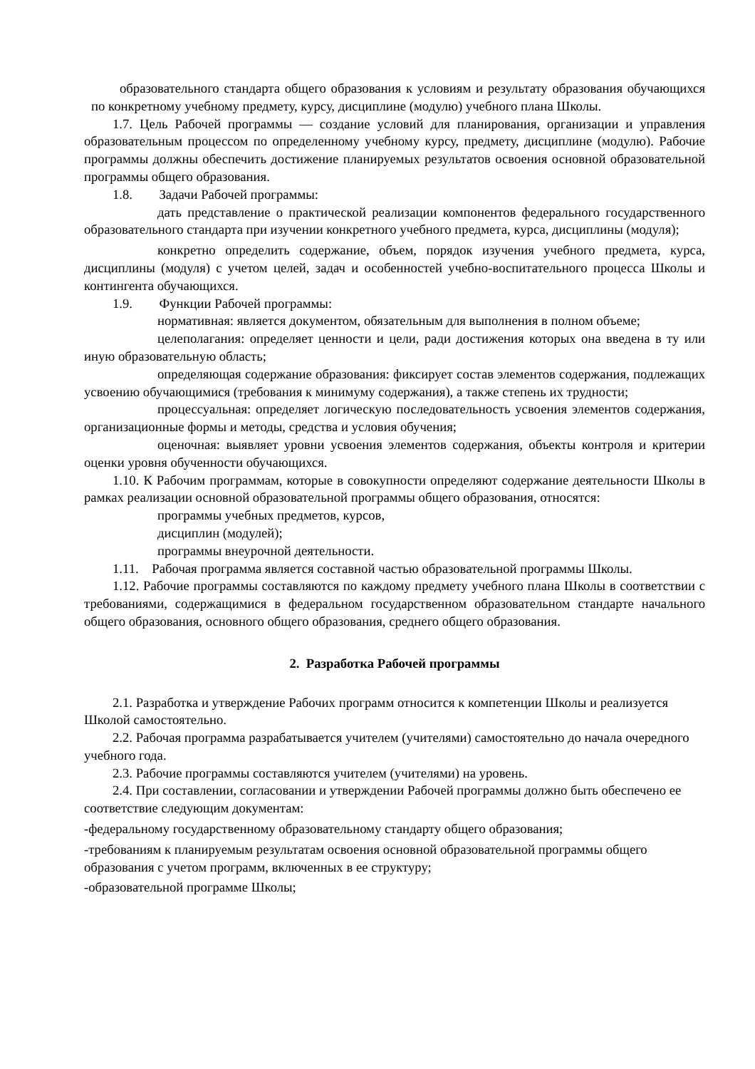образовательного стандарта общего образования к условиям и результату образования обучающихся по конкретному учебному предмету, курсу, дисциплине (модулю) учебного плана Школы.
1.7. Цель Рабочей программы — создание условий для планирования, организации и управления образовательным процессом по определенному учебному курсу, предмету, дисциплине (модулю). Рабочие программы должны обеспечить достижение планируемых результатов освоения основной образовательной программы общего образования.
1.8. Задачи Рабочей программы:
дать представление о практической реализации компонентов федерального государственного образовательного стандарта при изучении конкретного учебного предмета, курса, дисциплины (модуля);
конкретно определить содержание, объем, порядок изучения учебного предмета, курса, дисциплины (модуля) с учетом целей, задач и особенностей учебно-воспитательного процесса Школы и контингента обучающихся.
1.9. Функции Рабочей программы:
нормативная: является документом, обязательным для выполнения в полном объеме;
целеполагания: определяет ценности и цели, ради достижения которых она введена в ту или иную образовательную область;
определяющая содержание образования: фиксирует состав элементов содержания, подлежащих усвоению обучающимися (требования к минимуму содержания), а также степень их трудности;
процессуальная: определяет логическую последовательность усвоения элементов содержания, организационные формы и методы, средства и условия обучения;
оценочная: выявляет уровни усвоения элементов содержания, объекты контроля и критерии оценки уровня обученности обучающихся.
1.10. К Рабочим программам, которые в совокупности определяют содержание деятельности Школы в рамках реализации основной образовательной программы общего образования, относятся:
программы учебных предметов, курсов,
дисциплин (модулей);
программы внеурочной деятельности.
1.11. Рабочая программа является составной частью образовательной программы Школы.
1.12. Рабочие программы составляются по каждому предмету учебного плана Школы в соответствии с требованиями, содержащимися в федеральном государственном образовательном стандарте начального общего образования, основного общего образования, среднего общего образования.
2. Разработка Рабочей программы
2.1. Разработка и утверждение Рабочих программ относится к компетенции Школы и реализуется Школой самостоятельно.
2.2. Рабочая программа разрабатывается учителем (учителями) самостоятельно до начала очередного учебного года.
2.3. Рабочие программы составляются учителем (учителями) на уровень.
2.4. При составлении, согласовании и утверждении Рабочей программы должно быть обеспечено ее соответствие следующим документам:
-федеральному государственному образовательному стандарту общего образования;
-требованиям к планируемым результатам освоения основной образовательной программы общего образования с учетом программ, включенных в ее структуру;
-образовательной программе Школы;